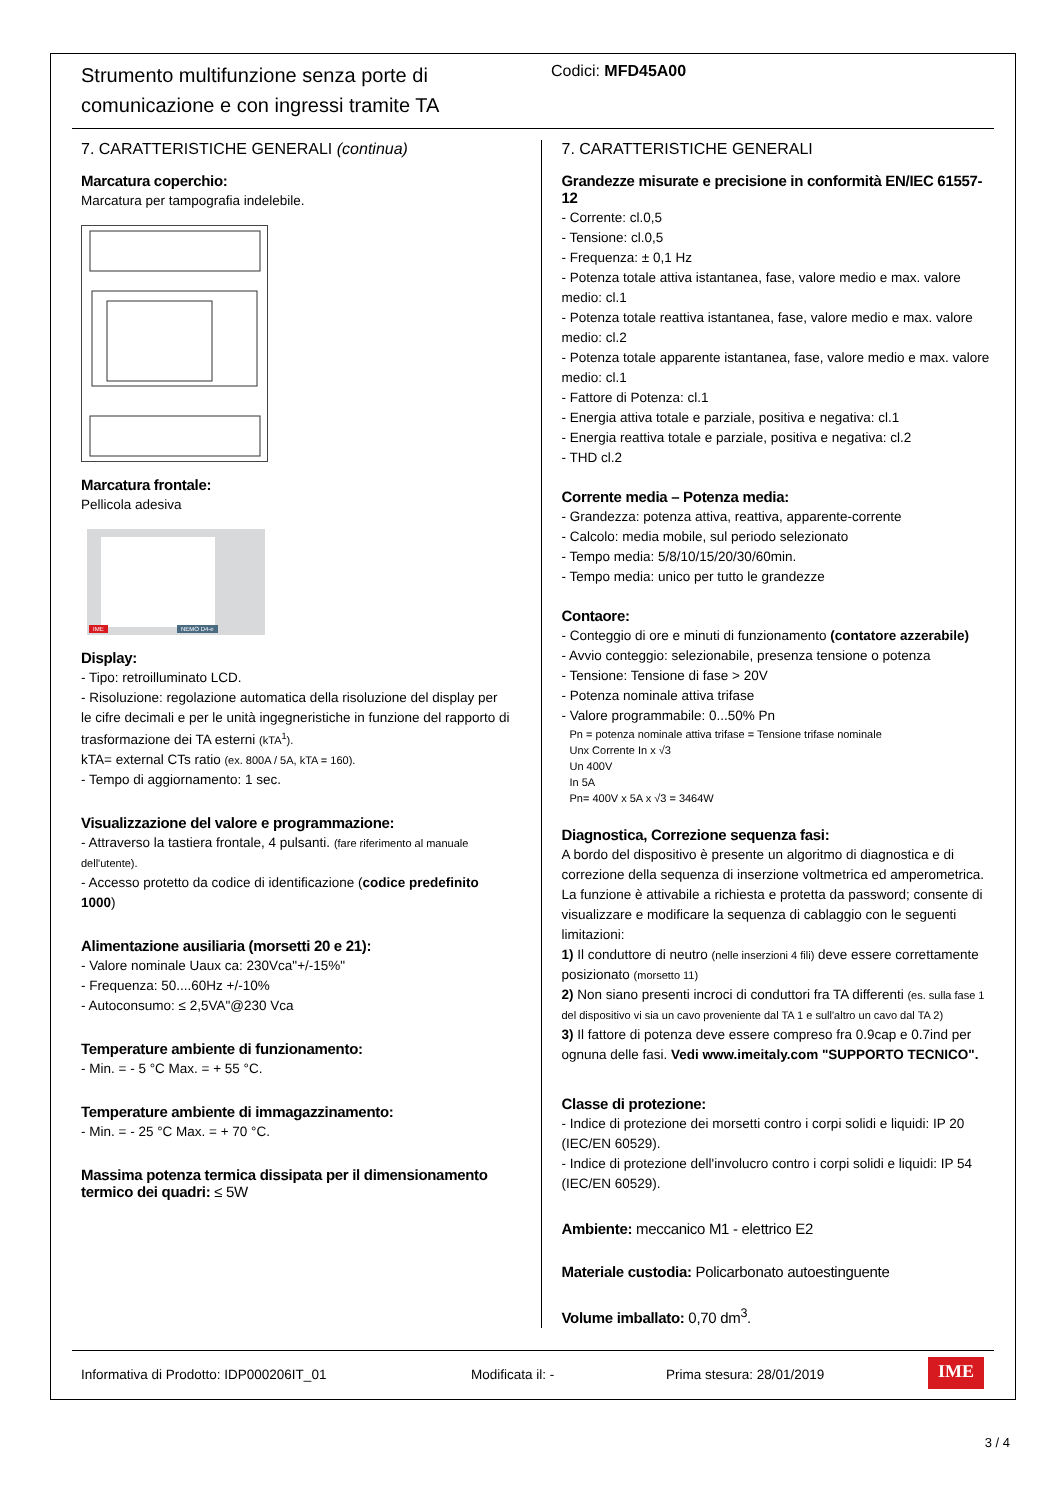Strumento multifunzione senza porte di comunicazione e con ingressi tramite TA
Codici: MFD45A00
7. CARATTERISTICHE GENERALI (continua)
Marcatura coperchio:
Marcatura per tampografia indelebile.
Marcatura frontale:
Pellicola adesiva
IME NEMO D4-e
Display:
- Tipo: retroilluminato LCD.
- Risoluzione: regolazione automatica della risoluzione del display per le cifre decimali e per le unità ingegneristiche in funzione del rapporto di trasformazione dei TA esterni (kTA<sup>1</sup>).
kTA= external CTs ratio (ex. 800A / 5A, kTA = 160).
- Tempo di aggiornamento: 1 sec.
Visualizzazione del valore e programmazione:
- Attraverso la tastiera frontale, 4 pulsanti. (fare riferimento al manuale dell'utente).
- Accesso protetto da codice di identificazione (codice predefinito 1000)
Alimentazione ausiliaria (morsetti 20 e 21):
- Valore nominale Uaux ca: 230Vca"+/-15%"
- Frequenza: 50....60Hz +/-10%
- Autoconsumo: ≤ 2,5VA"@230 Vca
Temperature ambiente di funzionamento:
- Min. = - 5 °C Max. = + 55 °C.
Temperature ambiente di immagazzinamento:
- Min. = - 25 °C Max. = + 70 °C.
Massima potenza termica dissipata per il dimensionamento termico dei quadri: ≤ 5W
7. CARATTERISTICHE GENERALI
Grandezze misurate e precisione in conformità EN/IEC 61557-12
- Corrente: cl.0,5
- Tensione: cl.0,5
- Frequenza: ± 0,1 Hz
- Potenza totale attiva istantanea, fase, valore medio e max. valore medio: cl.1
- Potenza totale reattiva istantanea, fase, valore medio e max. valore medio: cl.2
- Potenza totale apparente istantanea, fase, valore medio e max. valore medio: cl.1
- Fattore di Potenza: cl.1
- Energia attiva totale e parziale, positiva e negativa: cl.1
- Energia reattiva totale e parziale, positiva e negativa: cl.2
- THD cl.2
Corrente media – Potenza media:
- Grandezza: potenza attiva, reattiva, apparente-corrente
- Calcolo: media mobile, sul periodo selezionato
- Tempo media: 5/8/10/15/20/30/60min.
- Tempo media: unico per tutto le grandezze
Contaore:
- Conteggio di ore e minuti di funzionamento (contatore azzerabile)
- Avvio conteggio: selezionabile, presenza tensione o potenza
- Tensione: Tensione di fase > 20V
- Potenza nominale attiva trifase
- Valore programmabile: 0...50% Pn
Pn = potenza nominale attiva trifase = Tensione trifase nominale
Unx Corrente In x √3
Un 400V
In 5A
Pn= 400V x 5A x √3 = 3464W
Diagnostica, Correzione sequenza fasi:
A bordo del dispositivo è presente un algoritmo di diagnostica e di correzione della sequenza di inserzione voltmetrica ed amperometrica.
La funzione è attivabile a richiesta e protetta da password; consente di visualizzare e modificare la sequenza di cablaggio con le seguenti limitazioni:
1) Il conduttore di neutro (nelle inserzioni 4 fili) deve essere correttamente posizionato (morsetto 11)
2) Non siano presenti incroci di conduttori fra TA differenti (es. sulla fase 1 del dispositivo vi sia un cavo proveniente dal TA 1 e sull'altro un cavo dal TA 2)
3) Il fattore di potenza deve essere compreso fra 0.9cap e 0.7ind per ognuna delle fasi. Vedi www.imeitaly.com "SUPPORTO TECNICO".
Classe di protezione:
- Indice di protezione dei morsetti contro i corpi solidi e liquidi: IP 20 (IEC/EN 60529).
- Indice di protezione dell'involucro contro i corpi solidi e liquidi: IP 54 (IEC/EN 60529).
Ambiente: meccanico M1 - elettrico E2
Materiale custodia: Policarbonato autoestinguente
Volume imballato: 0,70 dm<sup>3</sup>.
Informativa di Prodotto: IDP000206IT_01 Modificata il: - Prima stesura: 28/01/2019 IME
3 / 4